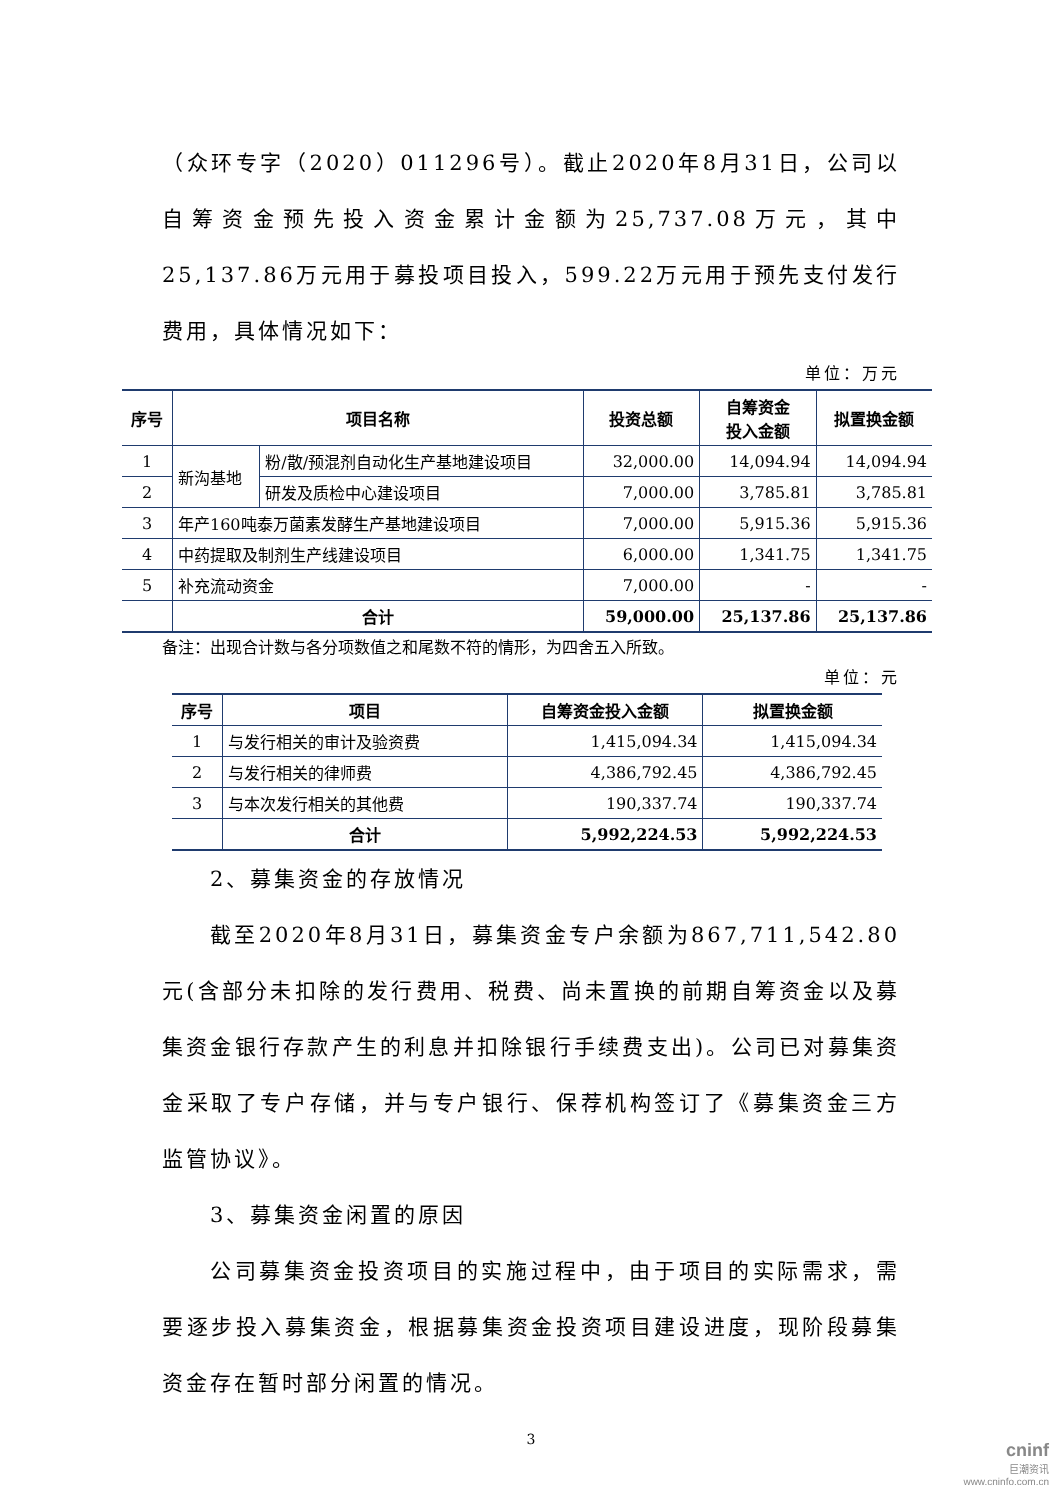（众环专字（2020）011296号）。截止2020年8月31日，公司以自筹资金预先投入资金累计金额为25,737.08万元，其中25,137.86万元用于募投项目投入，599.22万元用于预先支付发行费用，具体情况如下：
单位：万元
| 序号 | 项目名称 | | 投资总额 | 自筹资金 投入金额 | 拟置换金额 |
| --- | --- | --- | --- | --- | --- |
| 1 | 新沟基地 | 粉/散/预混剂自动化生产基地建设项目 | 32,000.00 | 14,094.94 | 14,094.94 |
| 2 | | 研发及质检中心建设项目 | 7,000.00 | 3,785.81 | 3,785.81 |
| 3 | 年产160吨泰万菌素发酵生产基地建设项目 | | 7,000.00 | 5,915.36 | 5,915.36 |
| 4 | 中药提取及制剂生产线建设项目 | | 6,000.00 | 1,341.75 | 1,341.75 |
| 5 | 补充流动资金 | | 7,000.00 | - | - |
| | 合计 | | 59,000.00 | 25,137.86 | 25,137.86 |
备注：出现合计数与各分项数值之和尾数不符的情形，为四舍五入所致。
单位：元
| 序号 | 项目 | 自筹资金投入金额 | 拟置换金额 |
| --- | --- | --- | --- |
| 1 | 与发行相关的审计及验资费 | 1,415,094.34 | 1,415,094.34 |
| 2 | 与发行相关的律师费 | 4,386,792.45 | 4,386,792.45 |
| 3 | 与本次发行相关的其他费 | 190,337.74 | 190,337.74 |
| | 合计 | 5,992,224.53 | 5,992,224.53 |
2、募集资金的存放情况
截至2020年8月31日，募集资金专户余额为867,711,542.80元(含部分未扣除的发行费用、税费、尚未置换的前期自筹资金以及募集资金银行存款产生的利息并扣除银行手续费支出)。公司已对募集资金采取了专户存储，并与专户银行、保荐机构签订了《募集资金三方监管协议》。
3、募集资金闲置的原因
公司募集资金投资项目的实施过程中，由于项目的实际需求，需要逐步投入募集资金，根据募集资金投资项目建设进度，现阶段募集资金存在暂时部分闲置的情况。
3
cninf
巨潮资讯
www.cninfo.com.cn